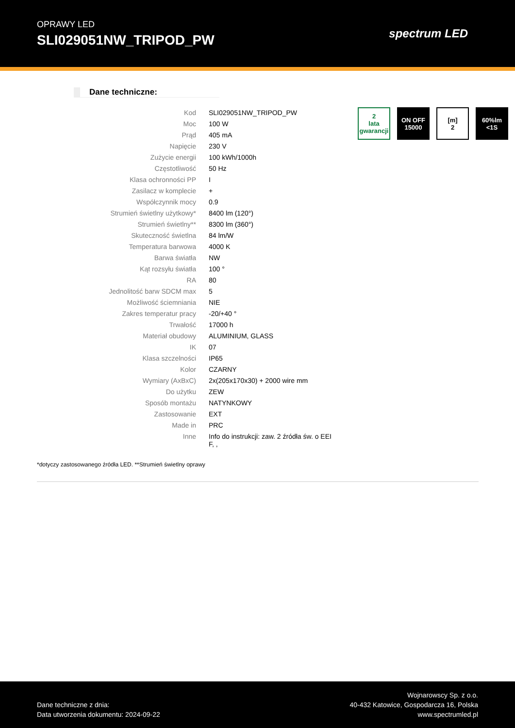OPRAWY LED
SLI029051NW_TRIPOD_PW
spectrum LED
Dane techniczne:
| Kod | SLI029051NW_TRIPOD_PW |
| Moc | 100 W |
| Prąd | 405 mA |
| Napięcie | 230 V |
| Zużycie energii | 100 kWh/1000h |
| Częstotliwość | 50 Hz |
| Klasa ochronności PP | I |
| Zasilacz w komplecie | + |
| Współczynnik mocy | 0.9 |
| Strumień świetlny użytkowy* | 8400 lm (120°) |
| Strumień świetlny** | 8300 lm (360°) |
| Skuteczność świetlna | 84 lm/W |
| Temperatura barwowa | 4000 K |
| Barwa światła | NW |
| Kąt rozsyłu światła | 100 ° |
| RA | 80 |
| Jednolitość barw SDCM max | 5 |
| Możliwość ściemniania | NIE |
| Zakres temperatur pracy | -20/+40 ° |
| Trwałość | 17000 h |
| Materiał obudowy | ALUMINIUM, GLASS |
| IK | 07 |
| Klasa szczelności | IP65 |
| Kolor | CZARNY |
| Wymiary (AxBxC) | 2x(205x170x30) + 2000 wire mm |
| Do użytku | ZEW |
| Sposób montażu | NATYNKOWY |
| Zastosowanie | EXT |
| Made in | PRC |
| Inne | Info do instrukcji: zaw. 2 źródła św. o EEI F, , |
2
lata gwarancji
ON OFF
15000
[m]
2
60%lm
<1S
*dotyczy zastosowanego źródła LED. **Strumień świetlny oprawy
Dane techniczne z dnia:
Data utworzenia dokumentu: 2024-09-22
Wojnarowscy Sp. z o.o.
40-432 Katowice, Gospodarcza 16, Polska
www.spectrumled.pl